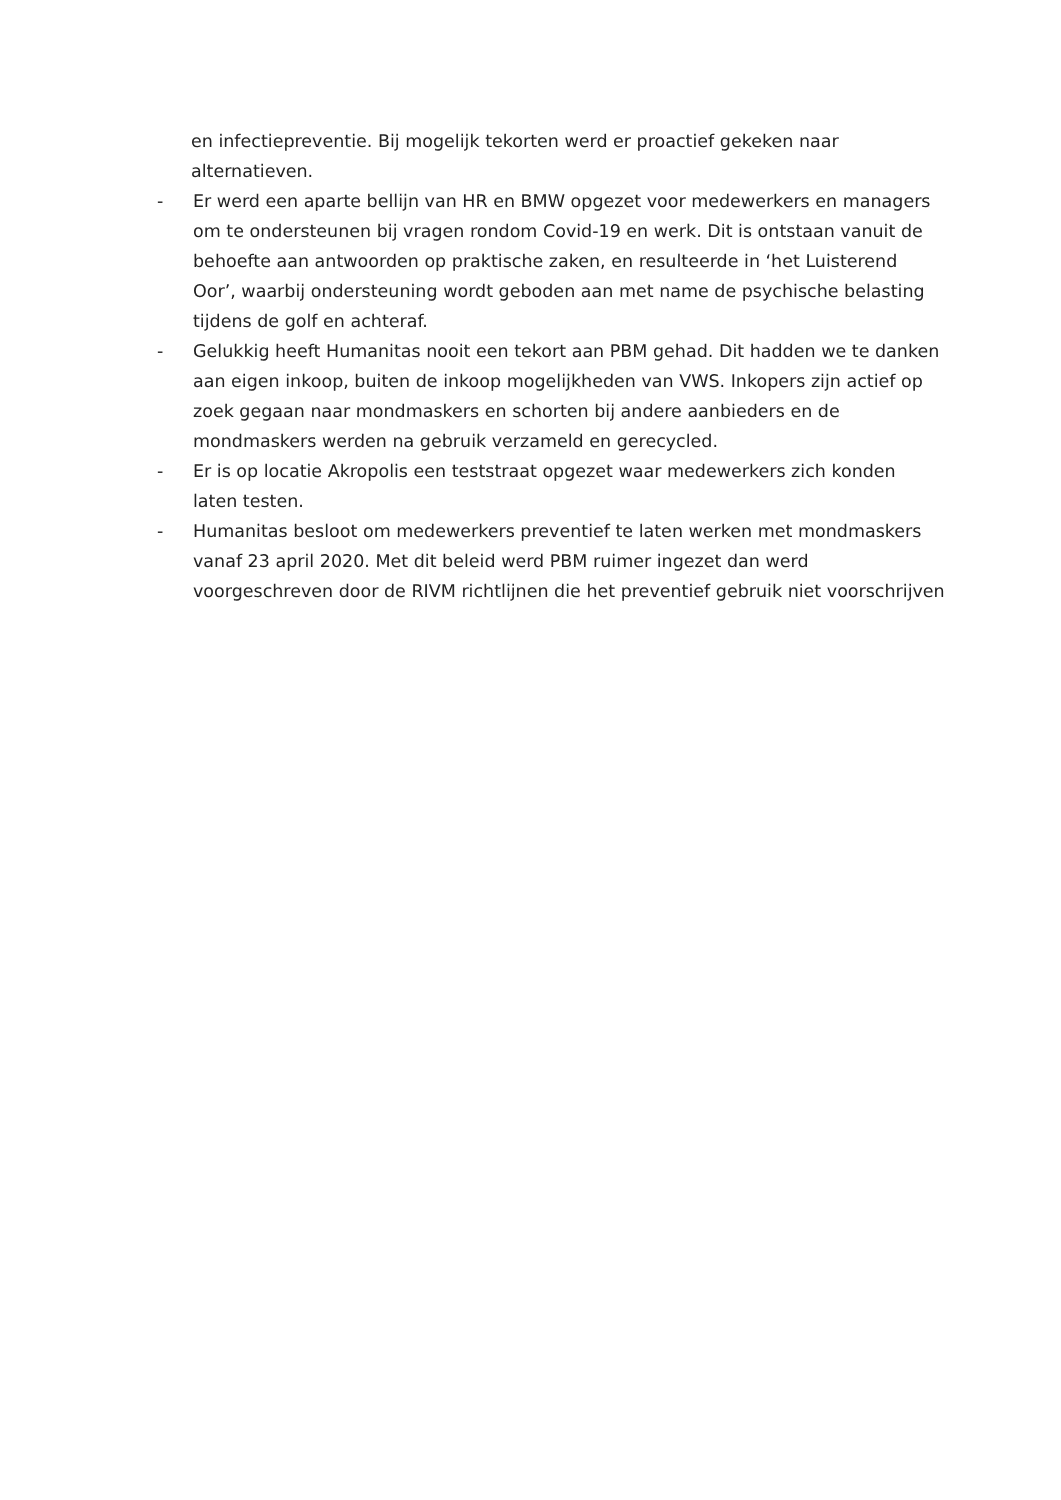en infectiepreventie. Bij mogelijk tekorten werd er proactief gekeken naar alternatieven.
- Er werd een aparte bellijn van HR en BMW opgezet voor medewerkers en managers om te ondersteunen bij vragen rondom Covid-19 en werk. Dit is ontstaan vanuit de behoefte aan antwoorden op praktische zaken, en resulteerde in ‘het Luisterend Oor’, waarbij ondersteuning wordt geboden aan met name de psychische belasting tijdens de golf en achteraf.
- Gelukkig heeft Humanitas nooit een tekort aan PBM gehad. Dit hadden we te danken aan eigen inkoop, buiten de inkoop mogelijkheden van VWS. Inkopers zijn actief op zoek gegaan naar mondmaskers en schorten bij andere aanbieders en de mondmaskers werden na gebruik verzameld en gerecycled.
- Er is op locatie Akropolis een teststraat opgezet waar medewerkers zich konden laten testen.
- Humanitas besloot om medewerkers preventief te laten werken met mondmaskers vanaf 23 april 2020. Met dit beleid werd PBM ruimer ingezet dan werd voorgeschreven door de RIVM richtlijnen die het preventief gebruik niet voorschrijven